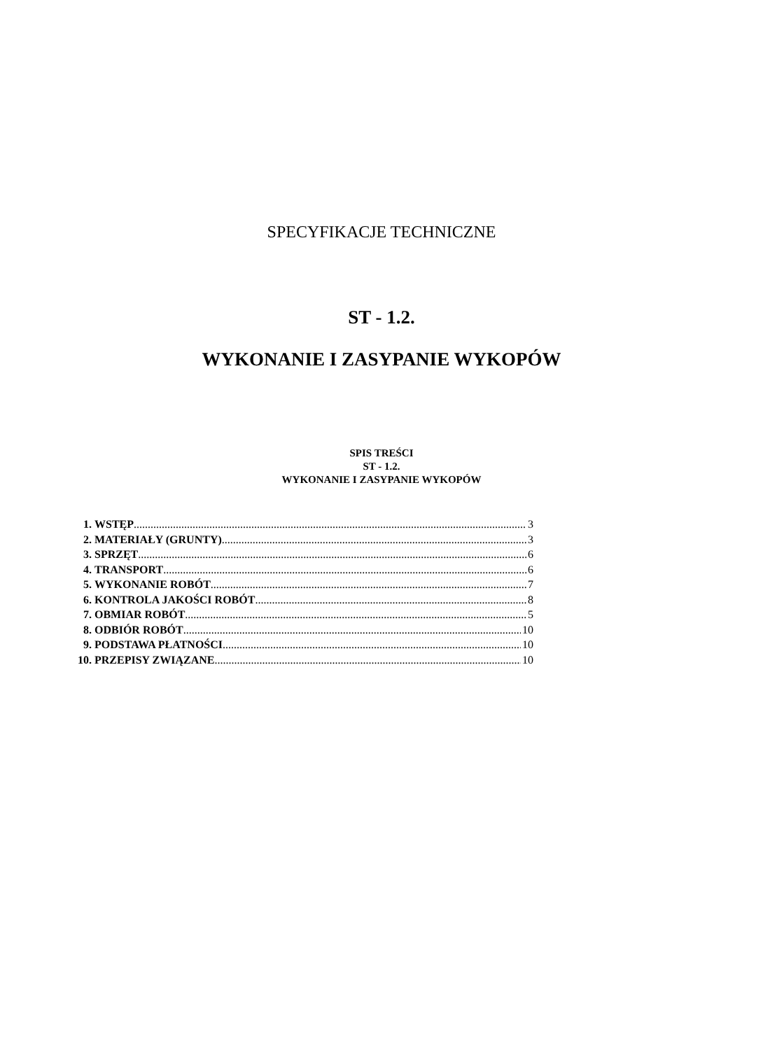SPECYFIKACJE TECHNICZNE
ST - 1.2.
WYKONANIE I ZASYPANIE WYKOPÓW
SPIS TREŚCI
ST - 1.2.
WYKONANIE I ZASYPANIE WYKOPÓW
1. WSTĘP 3
2. MATERIAŁY (GRUNTY) 3
3. SPRZĘT 6
4. TRANSPORT 6
5. WYKONANIE ROBÓT 7
6. KONTROLA JAKOŚCI ROBÓT 8
7. OBMIAR ROBÓT 5
8. ODBIÓR ROBÓT 10
9. PODSTAWA PŁATNOŚCI 10
10. PRZEPISY ZWIĄZANE 10